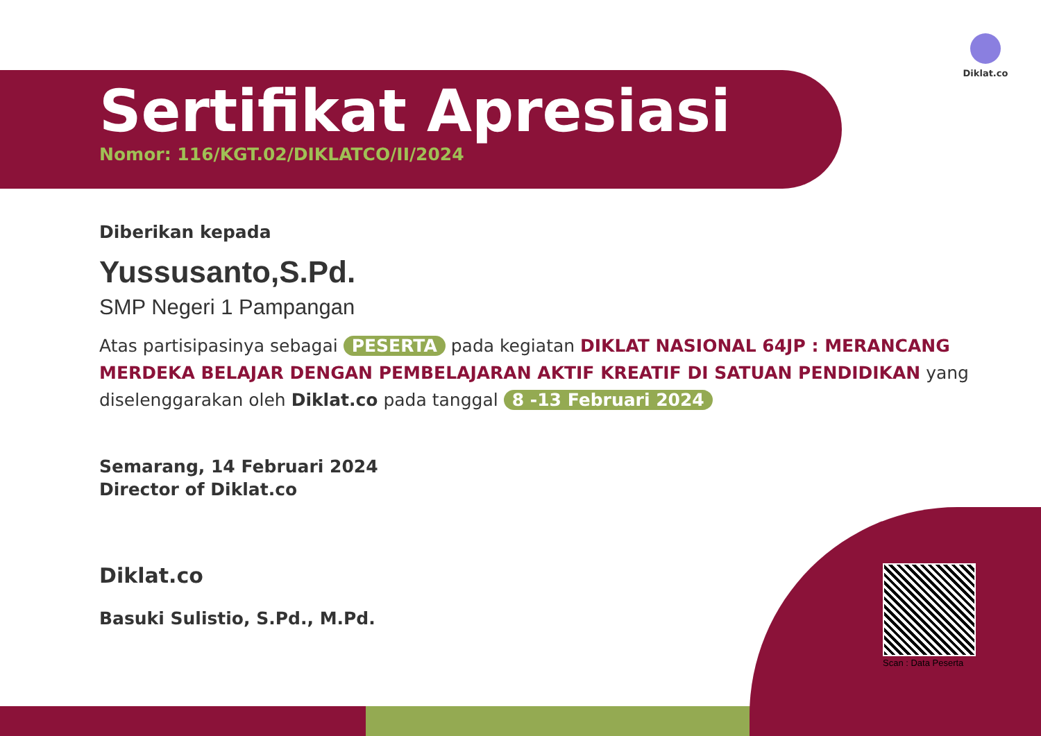Diklat.co
Sertifikat Apresiasi
Nomor: 116/KGT.02/DIKLATCO/II/2024
Diberikan kepada
Yussusanto,S.Pd.
SMP Negeri 1 Pampangan
Atas partisipasinya sebagai PESERTA pada kegiatan DIKLAT NASIONAL 64JP : MERANCANG MERDEKA BELAJAR DENGAN PEMBELAJARAN AKTIF KREATIF DI SATUAN PENDIDIKAN yang diselenggarakan oleh Diklat.co pada tanggal 8 -13 Februari 2024
Semarang, 14 Februari 2024
Director of Diklat.co
Diklat.co
Basuki Sulistio, S.Pd., M.Pd.
Scan : Data Peserta